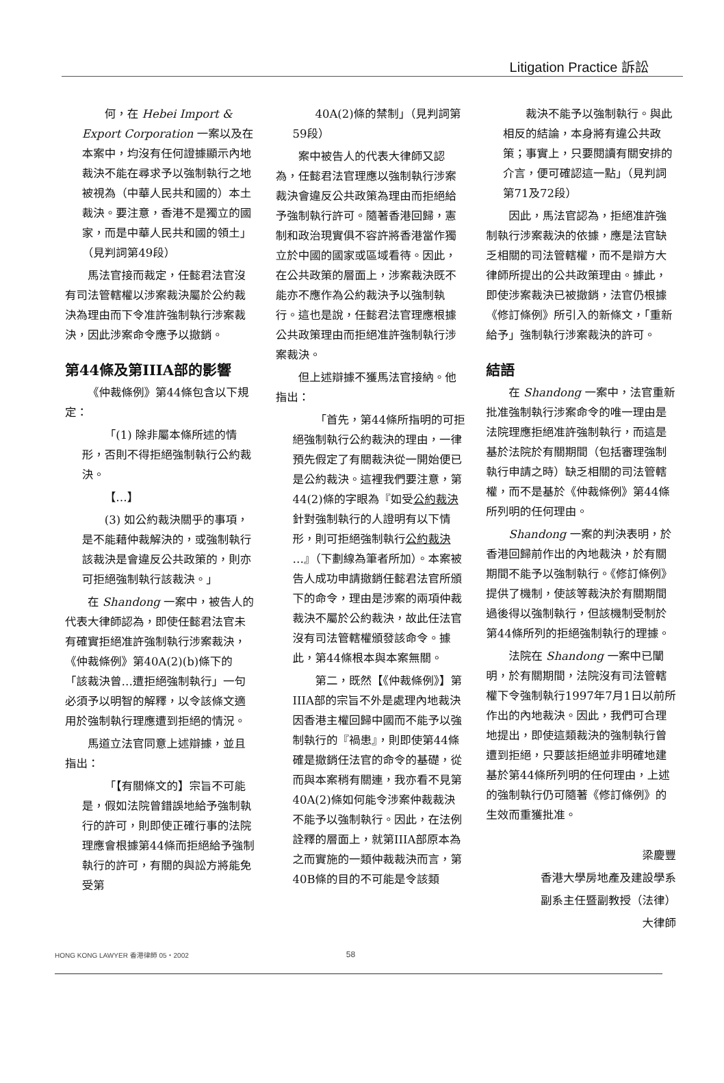Litigation Practice 訴訟
何，在 Hebei Import & Export Corporation 一案以及在本案中，均沒有任何證據顯示內地裁決不能在尋求予以強制執行之地被視為（中華人民共和國的）本土裁決。要注意，香港不是獨立的國家，而是中華人民共和國的領土」（見判詞第49段）
馬法官接而裁定，任懿君法官沒有司法管轄權以涉案裁決屬於公約裁決為理由而下令准許強制執行涉案裁決，因此涉案命令應予以撤銷。
第44條及第IIIA部的影響
《仲裁條例》第44條包含以下規定：
「(1) 除非屬本條所述的情形，否則不得拒絕強制執行公約裁決。
【…】
(3) 如公約裁決關乎的事項，是不能藉仲裁解決的，或強制執行該裁決是會違反公共政策的，則亦可拒絕強制執行該裁決。」
在 Shandong 一案中，被告人的代表大律師認為，即使任懿君法官未有確實拒絕准許強制執行涉案裁決，《仲裁條例》第40A(2)(b)條下的「該裁決曾…遭拒絕強制執行」一句必須予以明智的解釋，以令該條文適用於強制執行理應遭到拒絕的情況。
馬道立法官同意上述辯據，並且指出：
「【有關條文的】宗旨不可能是，假如法院曾錯誤地給予強制執行的許可，則即使正確行事的法院理應會根據第44條而拒絕給予強制執行的許可，有關的與訟方將能免受第
40A(2)條的禁制」（見判詞第59段）
案中被告人的代表大律師又認為，任懿君法官理應以強制執行涉案裁決會違反公共政策為理由而拒絕給予強制執行許可。隨著香港回歸，憲制和政治現實俱不容許將香港當作獨立於中國的國家或區域看待。因此，在公共政策的層面上，涉案裁決既不能亦不應作為公約裁決予以強制執行。這也是說，任懿君法官理應根據公共政策理由而拒絕准許強制執行涉案裁決。
但上述辯據不獲馬法官接納。他指出：
「首先，第44條所指明的可拒絕強制執行公約裁決的理由，一律預先假定了有關裁決從一開始便已是公約裁決。這裡我們要注意，第44(2)條的字眼為『如受公約裁決針對強制執行的人證明有以下情形，則可拒絕強制執行公約裁決 …』（下劃線為筆者所加）。本案被告人成功申請撤銷任懿君法官所頒下的命令，理由是涉案的兩項仲裁裁決不屬於公約裁決，故此任法官沒有司法管轄權頒發該命令。據此，第44條根本與本案無關。
第二，既然【《仲裁條例》】第IIIA部的宗旨不外是處理內地裁決因香港主權回歸中國而不能予以強制執行的『禍患』，則即使第44條確是撤銷任法官的命令的基礎，從而與本案稍有關連，我亦看不見第40A(2)條如何能令涉案仲裁裁決不能予以強制執行。因此，在法例詮釋的層面上，就第IIIA部原本為之而實施的一類仲裁裁決而言，第40B條的目的不可能是令該類
裁決不能予以強制執行。與此相反的結論，本身將有違公共政策；事實上，只要閱讀有關安排的介言，便可確認這一點」（見判詞第71及72段）
因此，馬法官認為，拒絕准許強制執行涉案裁決的依據，應是法官缺乏相關的司法管轄權，而不是辯方大律師所提出的公共政策理由。據此，即使涉案裁決已被撤銷，法官仍根據《修訂條例》所引入的新條文，「重新給予」強制執行涉案裁決的許可。
結語
在 Shandong 一案中，法官重新批准強制執行涉案命令的唯一理由是法院理應拒絕准許強制執行，而這是基於法院於有關期間（包括審理強制執行申請之時）缺乏相關的司法管轄權，而不是基於《仲裁條例》第44條所列明的任何理由。
Shandong 一案的判決表明，於香港回歸前作出的內地裁決，於有關期間不能予以強制執行。《修訂條例》提供了機制，使該等裁決於有關期間過後得以強制執行，但該機制受制於第44條所列的拒絕強制執行的理據。
法院在 Shandong 一案中已闡明，於有關期間，法院沒有司法管轄權下令強制執行1997年7月1日以前所作出的內地裁決。因此，我們可合理地提出，即使這類裁決的強制執行曾遭到拒絕，只要該拒絕並非明確地建基於第44條所列明的任何理由，上述的強制執行仍可隨著《修訂條例》的生效而重獲批准。
梁慶豐
香港大學房地產及建設學系
副系主任暨副教授（法律）
大律師
HONG KONG LAWYER 香港律師 05・2002 58